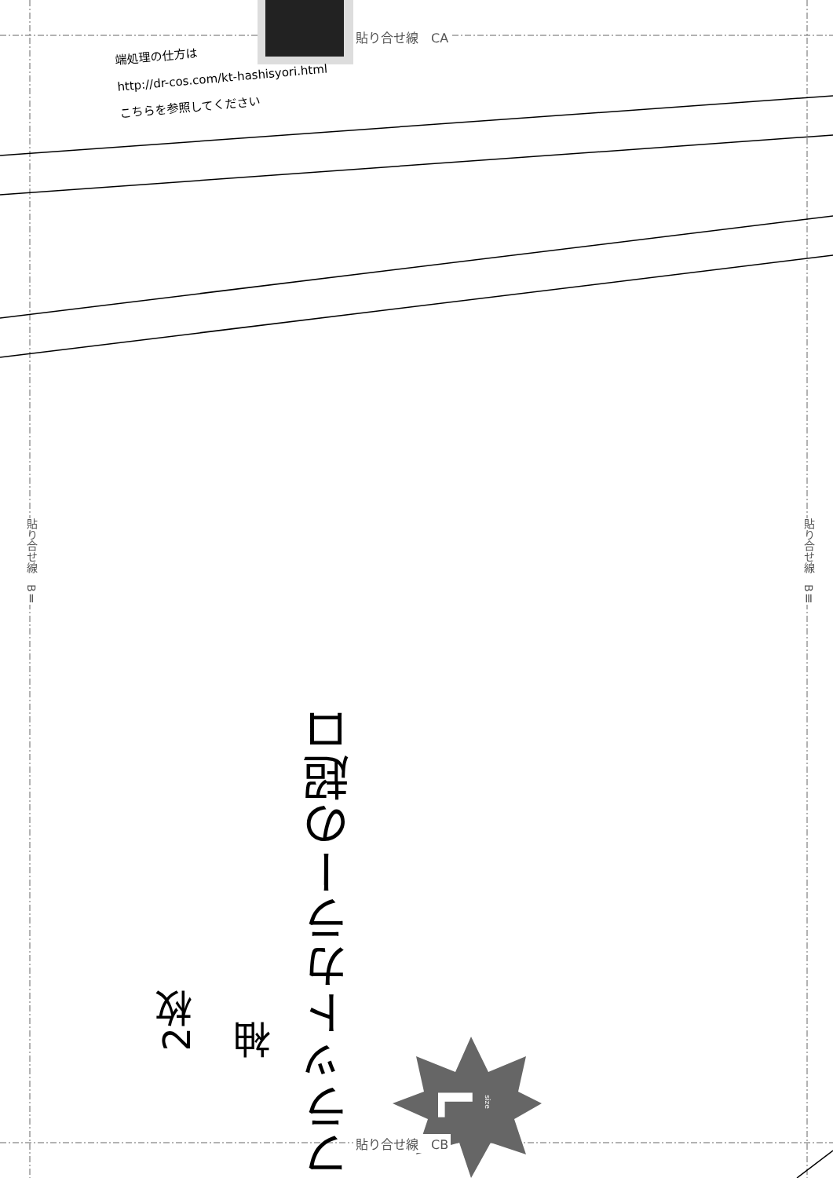貼り合せ線　CA
貼り合せ線　CB
端処理の仕方は
http://dr-cos.com/kt-hashisyori.html
こちらを参照してください
貼り合せ線　BⅡ
貼り合せ線　BⅢ
フラットカラーの超ロ
袖
2枚
L size